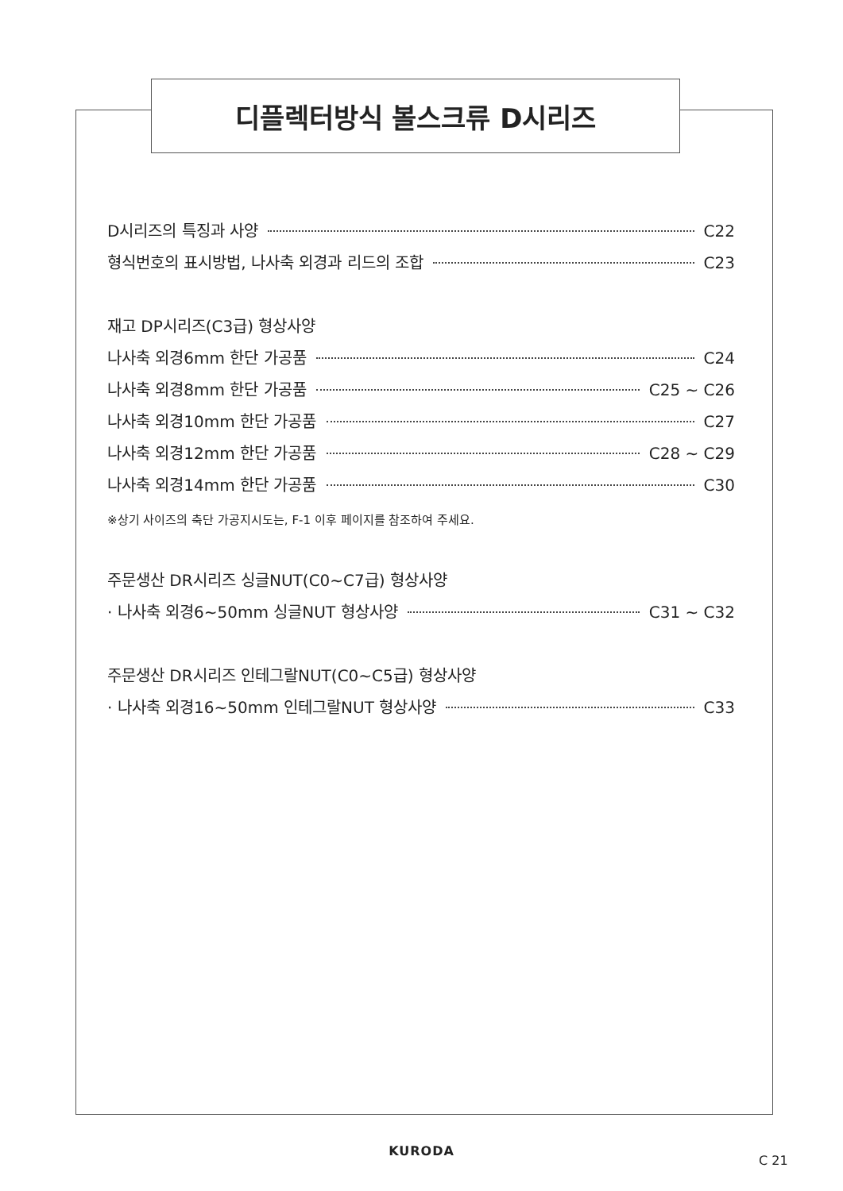디플렉터방식 볼스크류 D시리즈
D시리즈의 특징과 사양 C22
형식번호의 표시방법, 나사축 외경과 리드의 조합 C23
재고 DP시리즈(C3급) 형상사양
나사축 외경6mm 한단 가공품 C24
나사축 외경8mm 한단 가공품 C25 ~ C26
나사축 외경10mm 한단 가공품 C27
나사축 외경12mm 한단 가공품 C28 ~ C29
나사축 외경14mm 한단 가공품 C30
※상기 사이즈의 축단 가공지시도는, F-1 이후 페이지를 참조하여 주세요.
주문생산 DR시리즈 싱글NUT(C0~C7급) 형상사양
· 나사축 외경6~50mm 싱글NUT 형상사양 C31 ~ C32
주문생산 DR시리즈 인테그랄NUT(C0~C5급) 형상사양
· 나사축 외경16~50mm 인테그랄NUT 형상사양 C33
KURODA
C 21